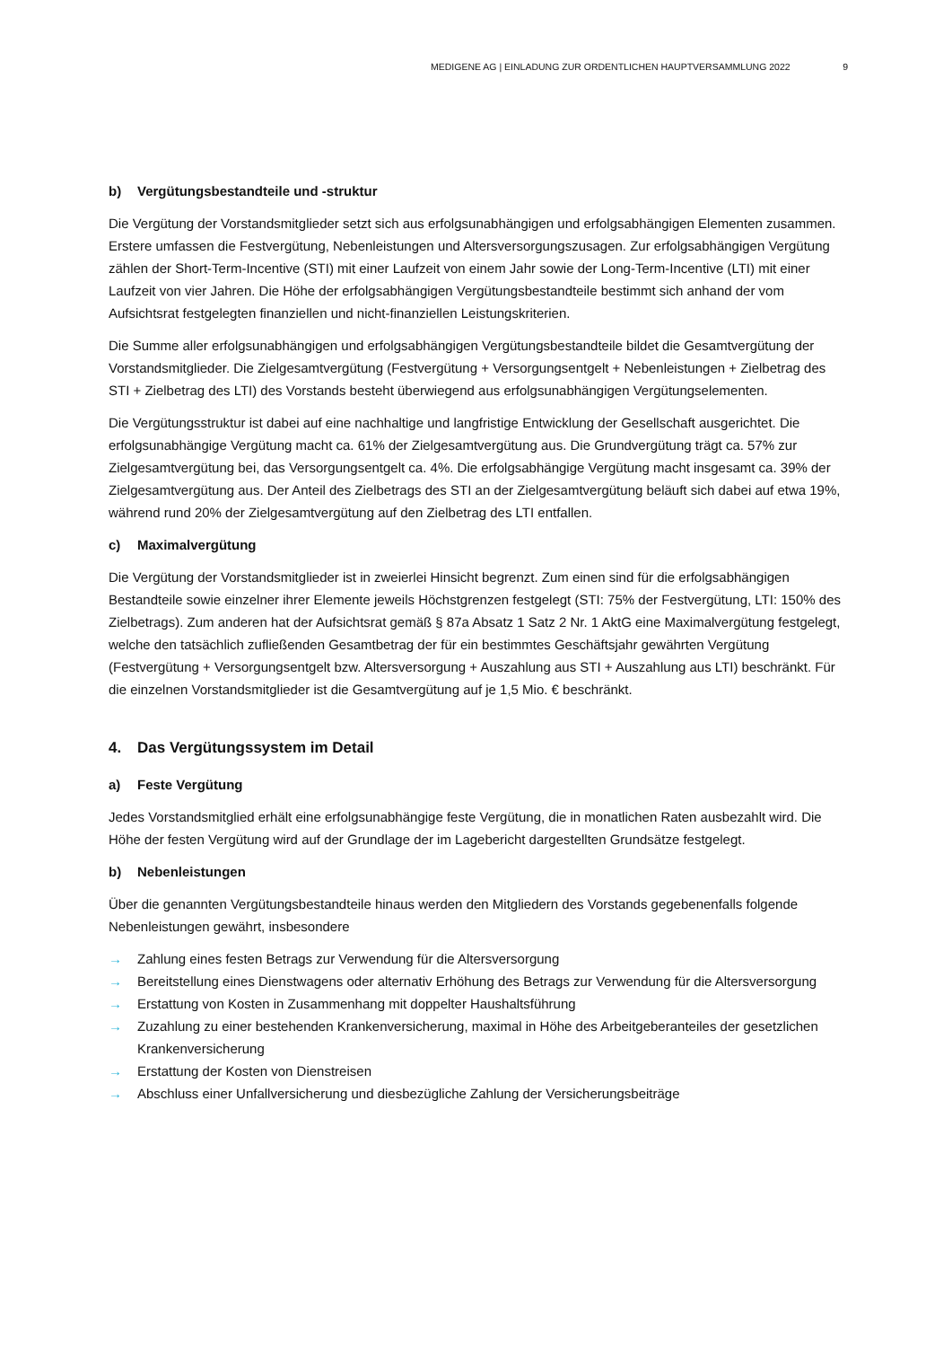MEDIGENE AG | EINLADUNG ZUR ORDENTLICHEN HAUPTVERSAMMLUNG 2022 9
b) Vergütungsbestandteile und -struktur
Die Vergütung der Vorstandsmitglieder setzt sich aus erfolgsunabhängigen und erfolgsabhängigen Elementen zusammen. Erstere umfassen die Festvergütung, Nebenleistungen und Altersversorgungszusagen. Zur erfolgs­abhängigen Vergütung zählen der Short-Term-Incentive (STI) mit einer Laufzeit von einem Jahr sowie der Long-Term-Incentive (LTI) mit einer Laufzeit von vier Jahren. Die Höhe der erfolgsabhängigen Vergütungsbestandteile bestimmt sich anhand der vom Aufsichtsrat festgelegten finanziellen und nicht-finanziellen Leistungskriterien.
Die Summe aller erfolgsunabhängigen und erfolgsabhängigen Vergütungsbestandteile bildet die Gesamtvergü­tung der Vorstandsmitglieder. Die Zielgesamtvergütung (Festvergütung + Versorgungsentgelt + Nebenleistungen + Zielbetrag des STI + Zielbetrag des LTI) des Vorstands besteht überwiegend aus erfolgsunabhängigen Vergü­tungselementen.
Die Vergütungsstruktur ist dabei auf eine nachhaltige und langfristige Entwicklung der Gesellschaft ausgerichtet. Die erfolgsunabhängige Vergütung macht ca. 61% der Zielgesamtvergütung aus. Die Grundvergütung trägt ca. 57% zur Zielgesamtvergütung bei, das Versorgungsentgelt ca. 4%. Die erfolgsabhängige Vergütung macht insge­samt ca. 39% der Zielgesamtvergütung aus. Der Anteil des Zielbetrags des STI an der Zielgesamtvergütung be­läuft sich dabei auf etwa 19%, während rund 20% der Zielgesamtvergütung auf den Zielbetrag des LTI entfallen.
c) Maximalvergütung
Die Vergütung der Vorstandsmitglieder ist in zweierlei Hinsicht begrenzt. Zum einen sind für die erfolgsabhängi­gen Bestandteile sowie einzelner ihrer Elemente jeweils Höchstgrenzen festgelegt (STI: 75% der Festvergütung, LTI: 150% des Zielbetrags). Zum anderen hat der Aufsichtsrat gemäß § 87a Absatz 1 Satz 2 Nr. 1 AktG eine Maxi­malvergütung festgelegt, welche den tatsächlich zufließenden Gesamtbetrag der für ein bestimmtes Geschäfts­jahr gewährten Vergütung (Festvergütung + Versorgungsentgelt bzw. Altersversorgung + Auszahlung aus STI + Auszahlung aus LTI) beschränkt. Für die einzelnen Vorstandsmitglieder ist die Gesamtvergütung auf je 1,5 Mio. € beschränkt.
4. Das Vergütungssystem im Detail
a) Feste Vergütung
Jedes Vorstandsmitglied erhält eine erfolgsunabhängige feste Vergütung, die in monatlichen Raten ausbezahlt wird. Die Höhe der festen Vergütung wird auf der Grundlage der im Lagebericht dargestellten Grundsätze festgelegt.
b) Nebenleistungen
Über die genannten Vergütungsbestandteile hinaus werden den Mitgliedern des Vorstands gegebenenfalls folgende Nebenleistungen gewährt, insbesondere
→ Zahlung eines festen Betrags zur Verwendung für die Altersversorgung
→ Bereitstellung eines Dienstwagens oder alternativ Erhöhung des Betrags zur Verwendung für die Altersversorgung
→ Erstattung von Kosten in Zusammenhang mit doppelter Haushaltsführung
→ Zuzahlung zu einer bestehenden Krankenversicherung, maximal in Höhe des Arbeitgeberanteiles der gesetzlichen Krankenversicherung
→ Erstattung der Kosten von Dienstreisen
→ Abschluss einer Unfallversicherung und diesbezügliche Zahlung der Versicherungsbeiträge